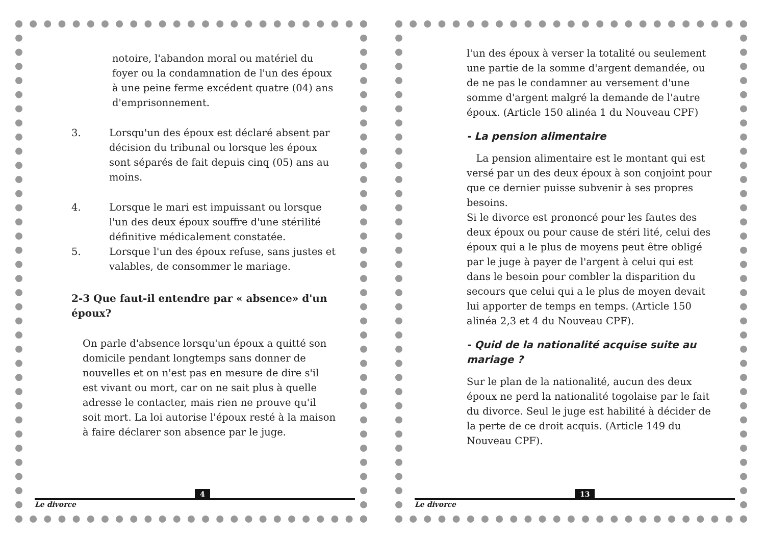notoire, l'abandon moral ou matériel du foyer ou la condamnation de l'un des époux à une peine ferme excédent quatre (04) ans d'emprisonnement.
3. Lorsqu'un des époux est déclaré absent par décision du tribunal ou lorsque les époux sont séparés de fait depuis cinq (05) ans au moins.
4. Lorsque le mari est impuissant ou lorsque l'un des deux époux souffre d'une stérilité définitive médicalement constatée.
5. Lorsque l'un des époux refuse, sans justes et valables, de consommer le mariage.
2-3 Que faut-il entendre par « absence» d'un époux?
On parle d'absence lorsqu'un époux a quitté son domicile pendant longtemps sans donner de nouvelles et on n'est pas en mesure de dire s'il est vivant ou mort, car on ne sait plus à quelle adresse le contacter, mais rien ne prouve qu'il soit mort. La loi autorise l'époux resté à la maison à faire déclarer son absence par le juge.
4
Le divorce
l'un des époux à verser la totalité ou seulement une partie de la somme d'argent demandée, ou de ne pas le condamner au versement d'une somme d'argent malgré la demande de l'autre époux. (Article 150 alinéa 1 du Nouveau CPF)
- La pension alimentaire
La pension alimentaire est le montant qui est versé par un des deux époux à son conjoint pour que ce dernier puisse subvenir à ses propres besoins.
Si le divorce est prononcé pour les fautes des deux époux ou pour cause de stéri lité, celui des époux qui a le plus de moyens peut être obligé par le juge à payer de l'argent à celui qui est dans le besoin pour combler la disparition du secours que celui qui a le plus de moyen devait lui apporter de temps en temps. (Article 150 alinéa 2,3 et 4 du Nouveau CPF).
- Quid de la nationalité acquise suite au mariage ?
Sur le plan de la nationalité, aucun des deux époux ne perd la nationalité togolaise par le fait du divorce. Seul le juge est habilité à décider de la perte de ce droit acquis. (Article 149 du Nouveau CPF).
13
Le divorce